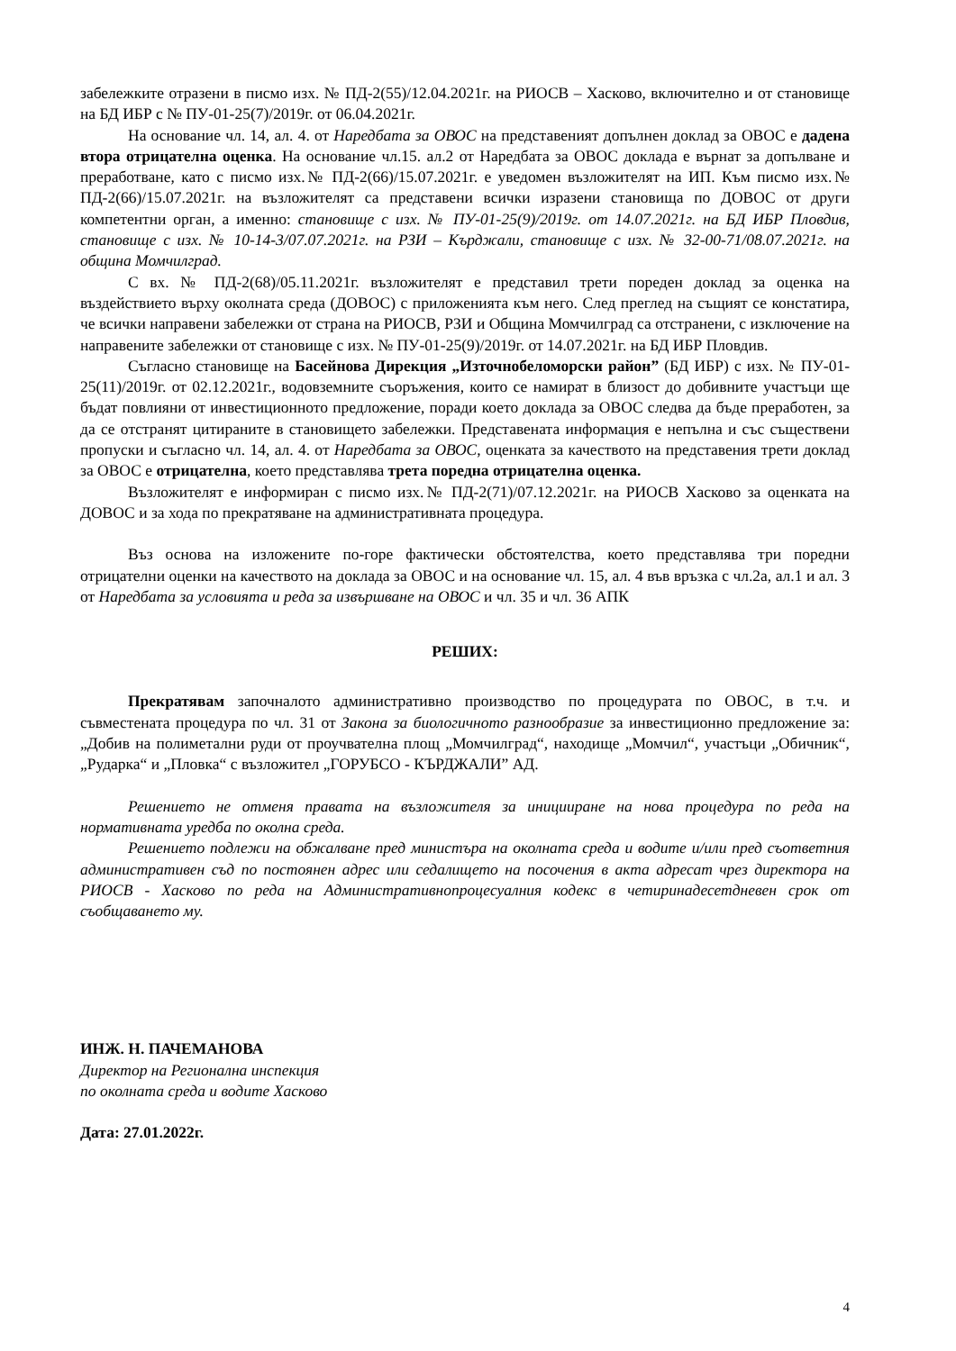забележките отразени в писмо изх. № ПД-2(55)/12.04.2021г. на РИОСВ – Хасково, включително и от становище на БД ИБР с № ПУ-01-25(7)/2019г. от 06.04.2021г.
На основание чл. 14, ал. 4. от Наредбата за ОВОС на представеният допълнен доклад за ОВОС е дадена втора отрицателна оценка. На основание чл.15. ал.2 от Наредбата за ОВОС доклада е върнат за допълване и преработване, като с писмо изх.№ ПД-2(66)/15.07.2021г. е уведомен възложителят на ИП. Към писмо изх.№ ПД-2(66)/15.07.2021г. на възложителят са представени всички изразени становища по ДОВОС от други компетентни орган, а именно: становище с изх. № ПУ-01-25(9)/2019г. от 14.07.2021г. на БД ИБР Пловдив, становище с изх. № 10-14-3/07.07.2021г. на РЗИ – Кърджали, становище с изх. № 32-00-71/08.07.2021г. на община Момчилград.
С вх. № ПД-2(68)/05.11.2021г. възложителят е представил трети пореден доклад за оценка на въздействието върху околната среда (ДОВОС) с приложенията към него. След преглед на същият се констатира, че всички направени забележки от страна на РИОСВ, РЗИ и Община Момчилград са отстранени, с изключение на направените забележки от становище с изх. № ПУ-01-25(9)/2019г. от 14.07.2021г. на БД ИБР Пловдив.
Съгласно становище на Басейнова Дирекция „Източнобеломорски район” (БД ИБР) с изх. № ПУ-01-25(11)/2019г. от 02.12.2021г., водовземните съоръжения, които се намират в близост до добивните участъци ще бъдат повлияни от инвестиционното предложение, поради което доклада за ОВОС следва да бъде преработен, за да се отстранят цитираните в становището забележки. Представената информация е непълна и със съществени пропуски и съгласно чл. 14, ал. 4. от Наредбата за ОВОС, оценката за качеството на представения трети доклад за ОВОС е отрицателна, което представлява трета поредна отрицателна оценка.
Възложителят е информиран с писмо изх.№ ПД-2(71)/07.12.2021г. на РИОСВ Хасково за оценката на ДОВОС и за хода по прекратяване на административната процедура.
Въз основа на изложените по-горе фактически обстоятелства, което представлява три поредни отрицателни оценки на качеството на доклада за ОВОС и на основание чл. 15, ал. 4 във връзка с чл.2а, ал.1 и ал. 3 от Наредбата за условията и реда за извършване на ОВОС и чл. 35 и чл. 36 АПК
РЕШИХ:
Прекратявам започналото административно производство по процедурата по ОВОС, в т.ч. и съвместената процедура по чл. 31 от Закона за биологичното разнообразие за инвестиционно предложение за: „Добив на полиметални руди от проучвателна площ „Момчилград“, находище „Момчил“, участъци „Обичник“, „Рударка“ и „Пловка“ с възложител „ГОРУБСО - КЪРДЖАЛИ” АД.
Решението не отменя правата на възложителя за иницииране на нова процедура по реда на нормативната уредба по околна среда.
Решението подлежи на обжалване пред министъра на околната среда и водите и/или пред съответния административен съд по постоянен адрес или седалището на посочения в акта адресат чрез директора на РИОСВ - Хасково по реда на Административнопроцесуалния кодекс в четиринадесетдневен срок от съобщаването му.
ИНЖ. Н. ПАЧЕМАНОВА
Директор на Регионална инспекция
по околната среда и водите Хасково
Дата: 27.01.2022г.
4